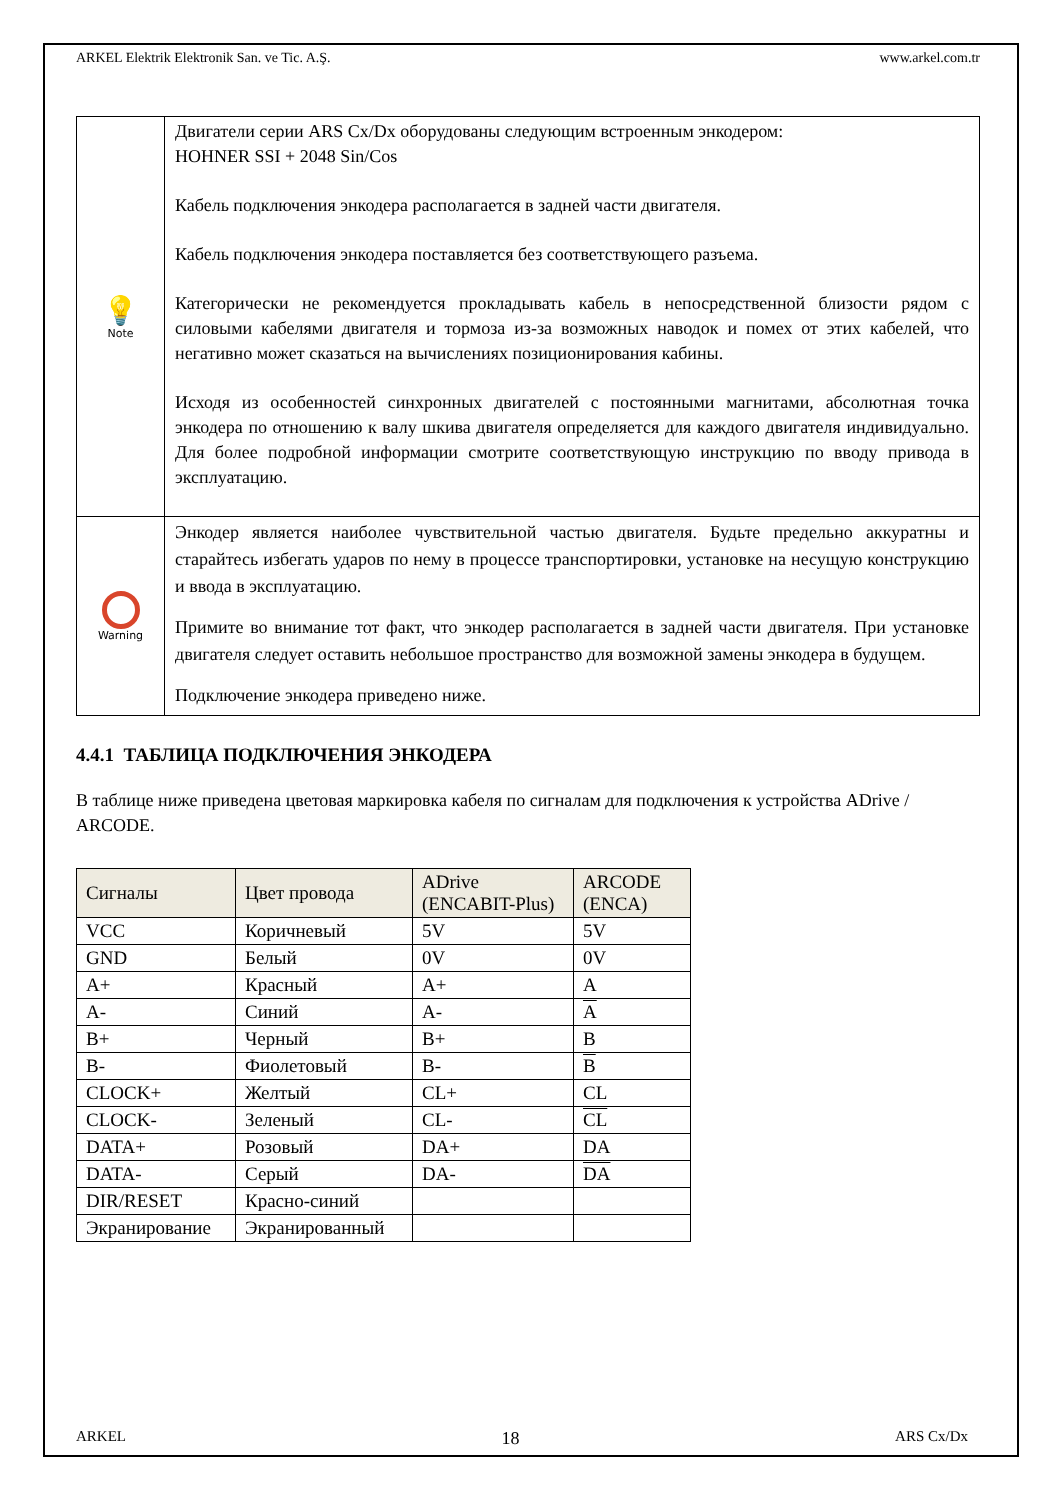ARKEL Elektrik Elektronik San. ve Tic. A.Ş. www.arkel.com.tr
| 💡 Note | Двигатели серии ARS Cx/Dx оборудованы следующим встроенным энкодером: HOHNER SSI + 2048 Sin/Cos Кабель подключения энкодера располагается в задней части двигателя. Кабель подключения энкодера поставляется без соответствующего разъема. Категорически не рекомендуется прокладывать кабель в непосредственной близости рядом с силовыми кабелями двигателя и тормоза из-за возможных наводок и помех от этих кабелей, что негативно может сказаться на вычислениях позиционирования кабины. Исходя из особенностей синхронных двигателей с постоянными магнитами, абсолютная точка энкодера по отношению к валу шкива двигателя определяется для каждого двигателя индивидуально. Для более подробной информации смотрите соответствующую инструкцию по вводу привода в эксплуатацию. |
| Warning | Энкодер является наиболее чувствительной частью двигателя. Будьте предельно аккуратны и старайтесь избегать ударов по нему в процессе транспортировки, установке на несущую конструкцию и ввода в эксплуатацию. Примите во внимание тот факт, что энкодер располагается в задней части двигателя. При установке двигателя следует оставить небольшое пространство для возможной замены энкодера в будущем. Подключение энкодера приведено ниже. |
4.4.1 ТАБЛИЦА ПОДКЛЮЧЕНИЯ ЭНКОДЕРА
В таблице ниже приведена цветовая маркировка кабеля по сигналам для подключения к устройства ADrive / ARCODE.
| Сигналы | Цвет провода | ADrive (ENCABIT-Plus) | ARCODE (ENCA) |
| --- | --- | --- | --- |
| VCC | Коричневый | 5V | 5V |
| GND | Белый | 0V | 0V |
| A+ | Красный | A+ | A |
| A- | Синий | A- | A |
| B+ | Черный | B+ | B |
| B- | Фиолетовый | B- | B |
| CLOCK+ | Желтый | CL+ | CL |
| CLOCK- | Зеленый | CL- | CL |
| DATA+ | Розовый | DA+ | DA |
| DATA- | Серый | DA- | DA |
| DIR/RESET | Красно-синий | | |
| Экранирование | Экранированный | | |
ARKEL 18 ARS Cx/Dx